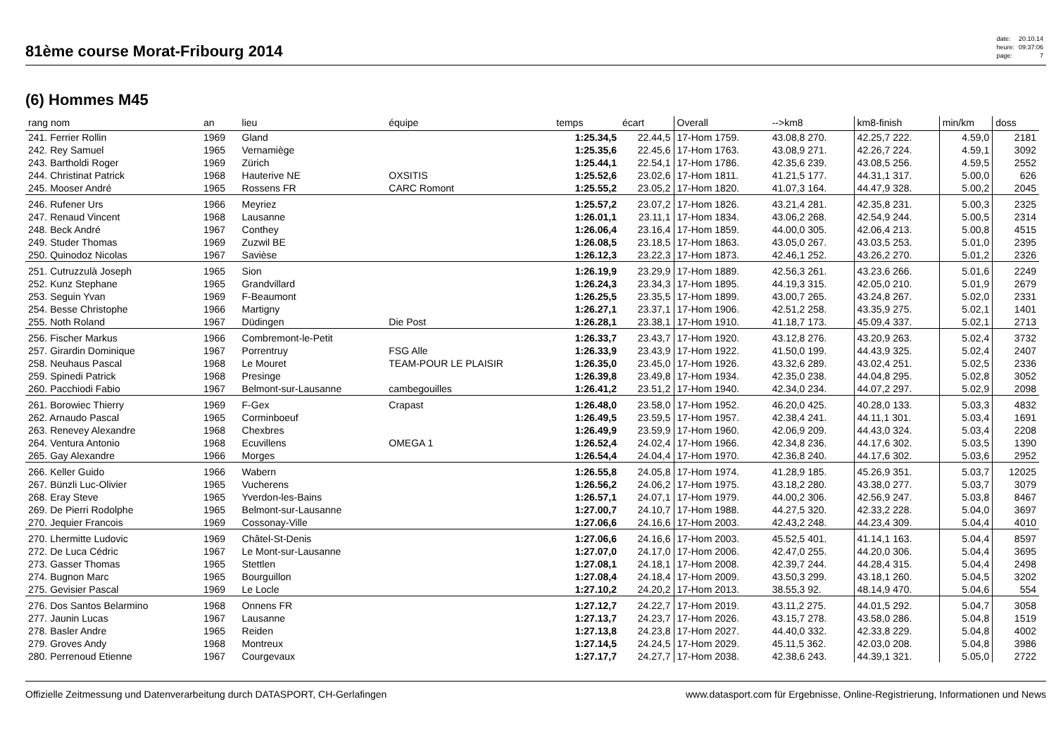81ème course Morat-Fribourg 2014
| date: | 20.10.14 |
| heure: | 09:37:06 |
| page: | 7 |
(6) Hommes M45
| rang nom | an | lieu | équipe | temps | écart | Overall | -->km8 | km8-finish | min/km | doss |
| --- | --- | --- | --- | --- | --- | --- | --- | --- | --- | --- |
| 241. Ferrier Rollin | 1969 | Gland | | 1:25.34,5 | 22.44,5 | 17-Hom 1759. | 43.08,8 270. | 42.25,7 222. | 4.59,0 | 2181 |
| 242. Rey Samuel | 1965 | Vernamiège | | 1:25.35,6 | 22.45,6 | 17-Hom 1763. | 43.08,9 271. | 42.26,7 224. | 4.59,1 | 3092 |
| 243. Bartholdi Roger | 1969 | Zürich | | 1:25.44,1 | 22.54,1 | 17-Hom 1786. | 42.35,6 239. | 43.08,5 256. | 4.59,5 | 2552 |
| 244. Christinat Patrick | 1968 | Hauterive NE | OXSITIS | 1:25.52,6 | 23.02,6 | 17-Hom 1811. | 41.21,5 177. | 44.31,1 317. | 5.00,0 | 626 |
| 245. Mooser André | 1965 | Rossens FR | CARC Romont | 1:25.55,2 | 23.05,2 | 17-Hom 1820. | 41.07,3 164. | 44.47,9 328. | 5.00,2 | 2045 |
| 246. Rufener Urs | 1966 | Meyriez | | 1:25.57,2 | 23.07,2 | 17-Hom 1826. | 43.21,4 281. | 42.35,8 231. | 5.00,3 | 2325 |
| 247. Renaud Vincent | 1968 | Lausanne | | 1:26.01,1 | 23.11,1 | 17-Hom 1834. | 43.06,2 268. | 42.54,9 244. | 5.00,5 | 2314 |
| 248. Beck André | 1967 | Conthey | | 1:26.06,4 | 23.16,4 | 17-Hom 1859. | 44.00,0 305. | 42.06,4 213. | 5.00,8 | 4515 |
| 249. Studer Thomas | 1969 | Zuzwil BE | | 1:26.08,5 | 23.18,5 | 17-Hom 1863. | 43.05,0 267. | 43.03,5 253. | 5.01,0 | 2395 |
| 250. Quinodoz Nicolas | 1967 | Savièse | | 1:26.12,3 | 23.22,3 | 17-Hom 1873. | 42.46,1 252. | 43.26,2 270. | 5.01,2 | 2326 |
| 251. Cutruzzulà Joseph | 1965 | Sion | | 1:26.19,9 | 23.29,9 | 17-Hom 1889. | 42.56,3 261. | 43.23,6 266. | 5.01,6 | 2249 |
| 252. Kunz Stephane | 1965 | Grandvillard | | 1:26.24,3 | 23.34,3 | 17-Hom 1895. | 44.19,3 315. | 42.05,0 210. | 5.01,9 | 2679 |
| 253. Seguin Yvan | 1969 | F-Beaumont | | 1:26.25,5 | 23.35,5 | 17-Hom 1899. | 43.00,7 265. | 43.24,8 267. | 5.02,0 | 2331 |
| 254. Besse Christophe | 1966 | Martigny | | 1:26.27,1 | 23.37,1 | 17-Hom 1906. | 42.51,2 258. | 43.35,9 275. | 5.02,1 | 1401 |
| 255. Noth Roland | 1967 | Düdingen | Die Post | 1:26.28,1 | 23.38,1 | 17-Hom 1910. | 41.18,7 173. | 45.09,4 337. | 5.02,1 | 2713 |
| 256. Fischer Markus | 1966 | Combremont-le-Petit | | 1:26.33,7 | 23.43,7 | 17-Hom 1920. | 43.12,8 276. | 43.20,9 263. | 5.02,4 | 3732 |
| 257. Girardin Dominique | 1967 | Porrentruy | FSG Alle | 1:26.33,9 | 23.43,9 | 17-Hom 1922. | 41.50,0 199. | 44.43,9 325. | 5.02,4 | 2407 |
| 258. Neuhaus Pascal | 1968 | Le Mouret | TEAM-POUR LE PLAISIR | 1:26.35,0 | 23.45,0 | 17-Hom 1926. | 43.32,6 289. | 43.02,4 251. | 5.02,5 | 2336 |
| 259. Spinedi Patrick | 1968 | Presinge | | 1:26.39,8 | 23.49,8 | 17-Hom 1934. | 42.35,0 238. | 44.04,8 295. | 5.02,8 | 3052 |
| 260. Pacchiodi Fabio | 1967 | Belmont-sur-Lausanne | cambegouilles | 1:26.41,2 | 23.51,2 | 17-Hom 1940. | 42.34,0 234. | 44.07,2 297. | 5.02,9 | 2098 |
| 261. Borowiec Thierry | 1969 | F-Gex | Crapast | 1:26.48,0 | 23.58,0 | 17-Hom 1952. | 46.20,0 425. | 40.28,0 133. | 5.03,3 | 4832 |
| 262. Arnaudo Pascal | 1965 | Corminboeuf | | 1:26.49,5 | 23.59,5 | 17-Hom 1957. | 42.38,4 241. | 44.11,1 301. | 5.03,4 | 1691 |
| 263. Renevey Alexandre | 1968 | Chexbres | | 1:26.49,9 | 23.59,9 | 17-Hom 1960. | 42.06,9 209. | 44.43,0 324. | 5.03,4 | 2208 |
| 264. Ventura Antonio | 1968 | Ecuvillens | OMEGA 1 | 1:26.52,4 | 24.02,4 | 17-Hom 1966. | 42.34,8 236. | 44.17,6 302. | 5.03,5 | 1390 |
| 265. Gay Alexandre | 1966 | Morges | | 1:26.54,4 | 24.04,4 | 17-Hom 1970. | 42.36,8 240. | 44.17,6 302. | 5.03,6 | 2952 |
| 266. Keller Guido | 1966 | Wabern | | 1:26.55,8 | 24.05,8 | 17-Hom 1974. | 41.28,9 185. | 45.26,9 351. | 5.03,7 | 12025 |
| 267. Bünzli Luc-Olivier | 1965 | Vucherens | | 1:26.56,2 | 24.06,2 | 17-Hom 1975. | 43.18,2 280. | 43.38,0 277. | 5.03,7 | 3079 |
| 268. Eray Steve | 1965 | Yverdon-les-Bains | | 1:26.57,1 | 24.07,1 | 17-Hom 1979. | 44.00,2 306. | 42.56,9 247. | 5.03,8 | 8467 |
| 269. De Pierri Rodolphe | 1965 | Belmont-sur-Lausanne | | 1:27.00,7 | 24.10,7 | 17-Hom 1988. | 44.27,5 320. | 42.33,2 228. | 5.04,0 | 3697 |
| 270. Jequier Francois | 1969 | Cossonay-Ville | | 1:27.06,6 | 24.16,6 | 17-Hom 2003. | 42.43,2 248. | 44.23,4 309. | 5.04,4 | 4010 |
| 270. Lhermitte Ludovic | 1969 | Châtel-St-Denis | | 1:27.06,6 | 24.16,6 | 17-Hom 2003. | 45.52,5 401. | 41.14,1 163. | 5.04,4 | 8597 |
| 272. De Luca Cédric | 1967 | Le Mont-sur-Lausanne | | 1:27.07,0 | 24.17,0 | 17-Hom 2006. | 42.47,0 255. | 44.20,0 306. | 5.04,4 | 3695 |
| 273. Gasser Thomas | 1965 | Stettlen | | 1:27.08,1 | 24.18,1 | 17-Hom 2008. | 42.39,7 244. | 44.28,4 315. | 5.04,4 | 2498 |
| 274. Bugnon Marc | 1965 | Bourguillon | | 1:27.08,4 | 24.18,4 | 17-Hom 2009. | 43.50,3 299. | 43.18,1 260. | 5.04,5 | 3202 |
| 275. Gevisier Pascal | 1969 | Le Locle | | 1:27.10,2 | 24.20,2 | 17-Hom 2013. | 38.55,3 92. | 48.14,9 470. | 5.04,6 | 554 |
| 276. Dos Santos Belarmino | 1968 | Onnens FR | | 1:27.12,7 | 24.22,7 | 17-Hom 2019. | 43.11,2 275. | 44.01,5 292. | 5.04,7 | 3058 |
| 277. Jaunin Lucas | 1967 | Lausanne | | 1:27.13,7 | 24.23,7 | 17-Hom 2026. | 43.15,7 278. | 43.58,0 286. | 5.04,8 | 1519 |
| 278. Basler Andre | 1965 | Reiden | | 1:27.13,8 | 24.23,8 | 17-Hom 2027. | 44.40,0 332. | 42.33,8 229. | 5.04,8 | 4002 |
| 279. Groves Andy | 1968 | Montreux | | 1:27.14,5 | 24.24,5 | 17-Hom 2029. | 45.11,5 362. | 42.03,0 208. | 5.04,8 | 3986 |
| 280. Perrenoud Etienne | 1967 | Courgevaux | | 1:27.17,7 | 24.27,7 | 17-Hom 2038. | 42.38,6 243. | 44.39,1 321. | 5.05,0 | 2722 |
Offizielle Zeitmessung und Datenverarbeitung durch DATASPORT, CH-Gerlafingen www.datasport.com für Ergebnisse, Online-Registrierung, Informationen und News